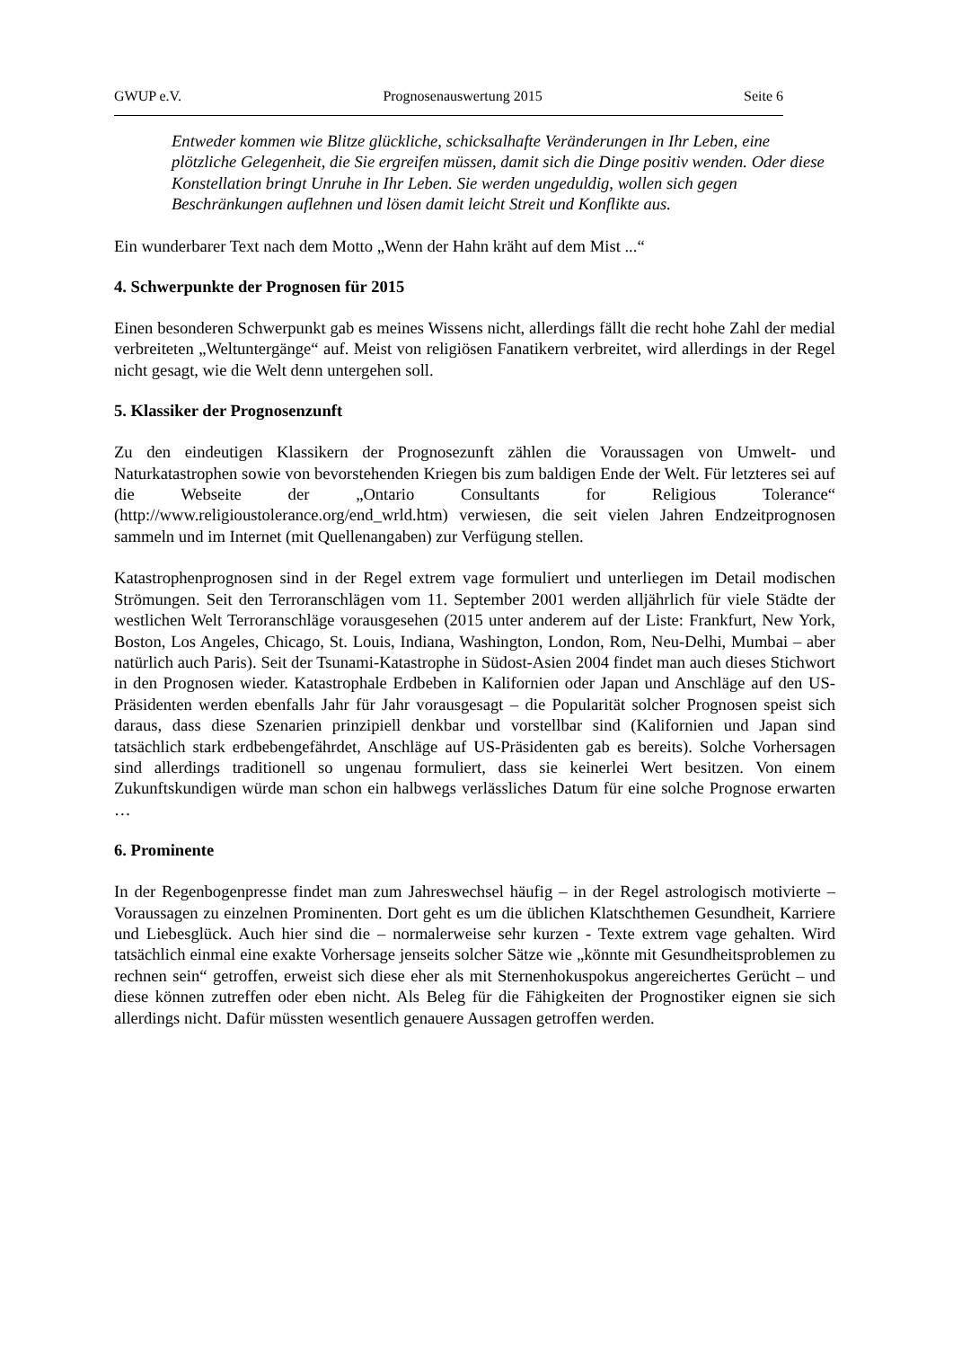GWUP e.V. Prognosenauswertung 2015 Seite 6
Entweder kommen wie Blitze glückliche, schicksalhafte Veränderungen in Ihr Leben, eine plötzliche Gelegenheit, die Sie ergreifen müssen, damit sich die Dinge positiv wenden. Oder diese Konstellation bringt Unruhe in Ihr Leben. Sie werden ungeduldig, wollen sich gegen Beschränkungen auflehnen und lösen damit leicht Streit und Konflikte aus.
Ein wunderbarer Text nach dem Motto „Wenn der Hahn kräht auf dem Mist ...“
4. Schwerpunkte der Prognosen für 2015
Einen besonderen Schwerpunkt gab es meines Wissens nicht, allerdings fällt die recht hohe Zahl der medial verbreiteten „Weltuntergänge“ auf. Meist von religiösen Fanatikern verbreitet, wird allerdings in der Regel nicht gesagt, wie die Welt denn untergehen soll.
5. Klassiker der Prognosenzunft
Zu den eindeutigen Klassikern der Prognosezunft zählen die Voraussagen von Umwelt- und Naturkatastrophen sowie von bevorstehenden Kriegen bis zum baldigen Ende der Welt. Für letzteres sei auf die Webseite der „Ontario Consultants for Religious Tolerance“ (http://www.religioustolerance.org/end_wrld.htm) verwiesen, die seit vielen Jahren Endzeitprognosen sammeln und im Internet (mit Quellenangaben) zur Verfügung stellen.
Katastrophenprognosen sind in der Regel extrem vage formuliert und unterliegen im Detail modischen Strömungen. Seit den Terroranschlägen vom 11. September 2001 werden alljährlich für viele Städte der westlichen Welt Terroranschläge vorausgesehen (2015 unter anderem auf der Liste: Frankfurt, New York, Boston, Los Angeles, Chicago, St. Louis, Indiana, Washington, London, Rom, Neu-Delhi, Mumbai – aber natürlich auch Paris). Seit der Tsunami-Katastrophe in Südost-Asien 2004 findet man auch dieses Stichwort in den Prognosen wieder. Katastrophale Erdbeben in Kalifornien oder Japan und Anschläge auf den US-Präsidenten werden ebenfalls Jahr für Jahr vorausgesagt – die Popularität solcher Prognosen speist sich daraus, dass diese Szenarien prinzipiell denkbar und vorstellbar sind (Kalifornien und Japan sind tatsächlich stark erdbebengefährdet, Anschläge auf US-Präsidenten gab es bereits). Solche Vorhersagen sind allerdings traditionell so ungenau formuliert, dass sie keinerlei Wert besitzen. Von einem Zukunftskundigen würde man schon ein halbwegs verlässliches Datum für eine solche Prognose erwarten …
6. Prominente
In der Regenbogenpresse findet man zum Jahreswechsel häufig – in der Regel astrologisch motivierte – Voraussagen zu einzelnen Prominenten. Dort geht es um die üblichen Klatschthemen Gesundheit, Karriere und Liebesglück. Auch hier sind die – normalerweise sehr kurzen - Texte extrem vage gehalten. Wird tatsächlich einmal eine exakte Vorhersage jenseits solcher Sätze wie „könnte mit Gesundheitsproblemen zu rechnen sein“ getroffen, erweist sich diese eher als mit Sternenhokuspokus angereichertes Gerücht – und diese können zutreffen oder eben nicht. Als Beleg für die Fähigkeiten der Prognostiker eignen sie sich allerdings nicht. Dafür müssten wesentlich genauere Aussagen getroffen werden.